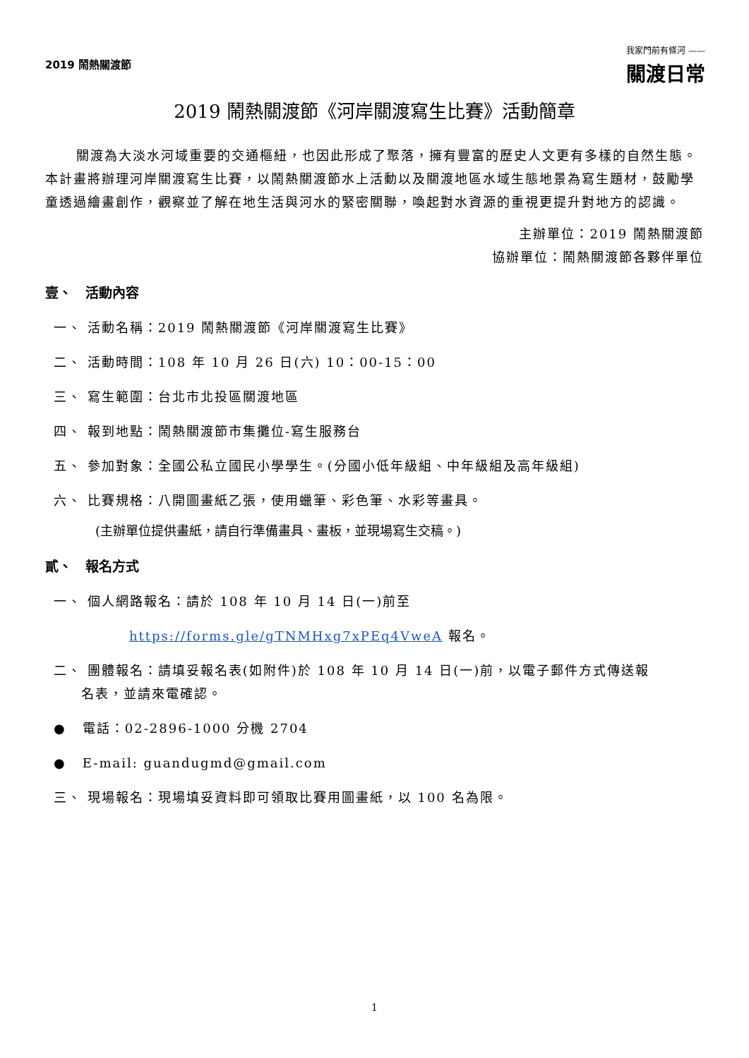2019 鬧熱關渡節
我家門前有條河 ——
關渡日常
2019 鬧熱關渡節《河岸關渡寫生比賽》活動簡章
關渡為大淡水河域重要的交通樞紐，也因此形成了聚落，擁有豐富的歷史人文更有多樣的自然生態。本計畫將辦理河岸關渡寫生比賽，以鬧熱關渡節水上活動以及關渡地區水域生態地景為寫生題材，鼓勵學童透過繪畫創作，觀察並了解在地生活與河水的緊密關聯，喚起對水資源的重視更提升對地方的認識。
主辦單位：2019 鬧熱關渡節
協辦單位：鬧熱關渡節各夥伴單位
壹、　活動內容
一、 活動名稱：2019 鬧熱關渡節《河岸關渡寫生比賽》
二、 活動時間：108 年 10 月 26 日(六) 10：00-15：00
三、 寫生範圍：台北市北投區關渡地區
四、 報到地點：鬧熱關渡節市集攤位-寫生服務台
五、 參加對象：全國公私立國民小學學生。(分國小低年級組、中年級組及高年級組)
六、 比賽規格：八開圖畫紙乙張，使用蠟筆、彩色筆、水彩等畫具。
(主辦單位提供畫紙，請自行準備畫具、畫板，並現場寫生交稿。)
貳、　報名方式
一、 個人網路報名：請於 108 年 10 月 14 日(一)前至
https://forms.gle/gTNMHxg7xPEq4VweA 報名。
二、 團體報名：請填妥報名表(如附件)於 108 年 10 月 14 日(一)前，以電子郵件方式傳送報
名表，並請來電確認。
● 電話：02-2896-1000 分機 2704
● E-mail: guandugmd@gmail.com
三、 現場報名：現場填妥資料即可領取比賽用圖畫紙，以 100 名為限。
1